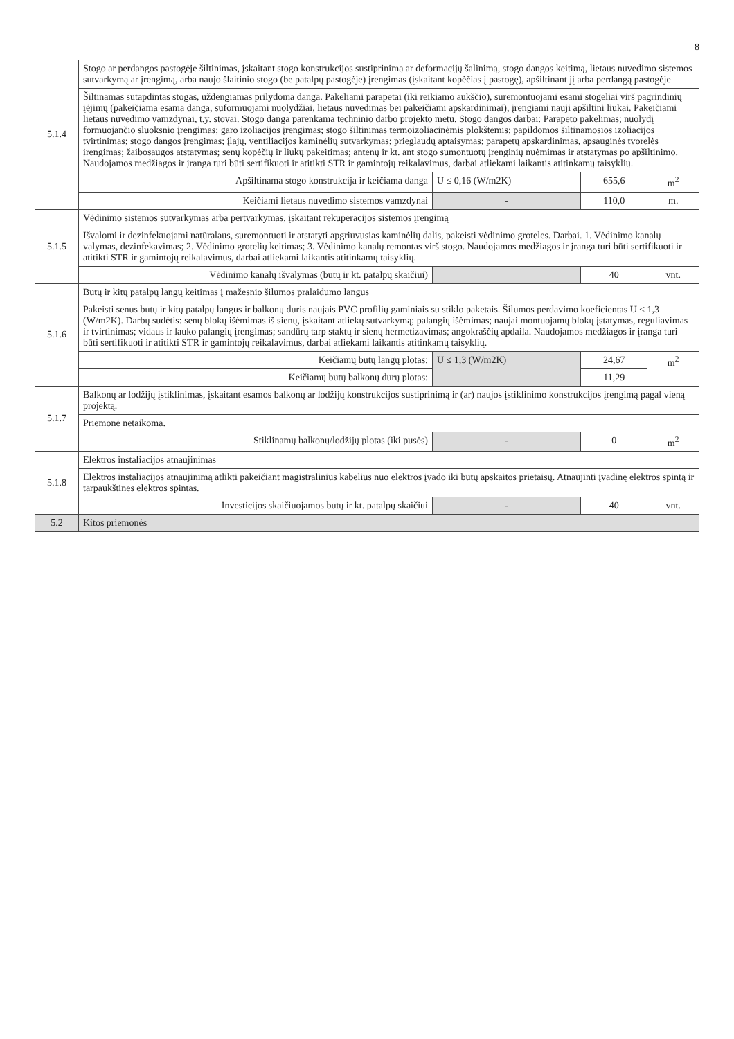8
| 5.1.4 | Stogo ar perdangos pastogėje šiltinimas, įskaitant stogo konstrukcijos sustiprinimą ar deformacijų šalinimą, stogo dangos keitimą, lietaus nuvedimo sistemos sutvarkymą ar įrengimą, arba naujo šlaitinio stogo (be patalpų pastogėje) įrengimas (įskaitant kopėčias į pastogę), apšiltinant jį arba perdangą pastogėje | | | |
| | Šiltinamas sutapdintas stogas, uždengiamas prilydoma danga. Pakeliami parapetai (iki reikiamo aukščio), suremontuojami esami stogeliai virš pagrindinių įėjimų (pakeičiama esama danga, suformuojami nuolydžiai, lietaus nuvedimas bei pakeičiami apskardinimai), įrengiami nauji apšiltini liukai. Pakeičiami lietaus nuvedimo vamzdynai, t.y. stovai. Stogo danga parenkama techninio darbo projekto metu. Stogo dangos darbai: Parapeto pakėlimas; nuolydį formuojančio sluoksnio įrengimas; garo izoliacijos įrengimas; stogo šiltinimas termoizoliacinėmis plokštėmis; papildomos šiltinamosios izoliacijos tvirtinimas; stogo dangos įrengimas; įlajų, ventiliacijos kaminėlių sutvarkymas; prieglaudų aptaisymas; parapetų apskardinimas, apsauginės tvorelės įrengimas; žaibosaugos atstatymas; senų kopėčių ir liukų pakeitimas; antenų ir kt. ant stogo sumontuotų įrenginių nuėmimas ir atstatymas po apšiltinimo. Naudojamos medžiagos ir įranga turi būti sertifikuoti ir atitikti STR ir gamintojų reikalavimus, darbai atliekami laikantis atitinkamų taisyklių. | | | |
| | Apšiltinama stogo konstrukcija ir keičiama danga | U ≤ 0,16 (W/m2K) | 655,6 | m<sup>2</sup> |
| | Keičiami lietaus nuvedimo sistemos vamzdynai | - | 110,0 | m. |
| 5.1.5 | Vėdinimo sistemos sutvarkymas arba pertvarkymas, įskaitant rekuperacijos sistemos įrengimą | | | |
| | Išvalomi ir dezinfekuojami natūralaus, suremontuoti ir atstatyti apgriuvusias kaminėlių dalis, pakeisti vėdinimo groteles. Darbai. 1. Vėdinimo kanalų valymas, dezinfekavimas; 2. Vėdinimo grotelių keitimas; 3. Vėdinimo kanalų remontas virš stogo. Naudojamos medžiagos ir įranga turi būti sertifikuoti ir atitikti STR ir gamintojų reikalavimus, darbai atliekami laikantis atitinkamų taisyklių. | | | |
| | Vėdinimo kanalų išvalymas (butų ir kt. patalpų skaičiui) | | 40 | vnt. |
| 5.1.6 | Butų ir kitų patalpų langų keitimas į mažesnio šilumos pralaidumo langus | | | |
| | Pakeisti senus butų ir kitų patalpų langus ir balkonų duris naujais PVC profilių gaminiais su stiklo paketais. Šilumos perdavimo koeficientas U ≤ 1,3 (W/m2K). Darbų sudėtis: senų blokų išėmimas iš sienų, įskaitant atliekų sutvarkymą; palangių išėmimas; naujai montuojamų blokų įstatymas, reguliavimas ir tvirtinimas; vidaus ir lauko palangių įrengimas; sandūrų tarp staktų ir sienų hermetizavimas; angokraščių apdaila. Naudojamos medžiagos ir įranga turi būti sertifikuoti ir atitikti STR ir gamintojų reikalavimus, darbai atliekami laikantis atitinkamų taisyklių. | | | |
| | Keičiamų butų langų plotas: | U ≤ 1,3 (W/m2K) | 24,67 | m<sup>2</sup> |
| | Keičiamų butų balkonų durų plotas: | | 11,29 | |
| 5.1.7 | Balkonų ar lodžijų įstiklinimas, įskaitant esamos balkonų ar lodžijų konstrukcijos sustiprinimą ir (ar) naujos įstiklinimo konstrukcijos įrengimą pagal vieną projektą. | | | |
| | Priemonė netaikoma. | | | |
| | Stiklinamų balkonų/lodžijų plotas (iki pusės) | - | 0 | m<sup>2</sup> |
| 5.1.8 | Elektros instaliacijos atnaujinimas | | | |
| | Elektros instaliacijos atnaujinimą atlikti pakeičiant magistralinius kabelius nuo elektros įvado iki butų apskaitos prietaisų. Atnaujinti įvadinę elektros spintą ir tarpaukštines elektros spintas. | | | |
| | Investicijos skaičiuojamos butų ir kt. patalpų skaičiui | - | 40 | vnt. |
| 5.2 | Kitos priemonės | | | |